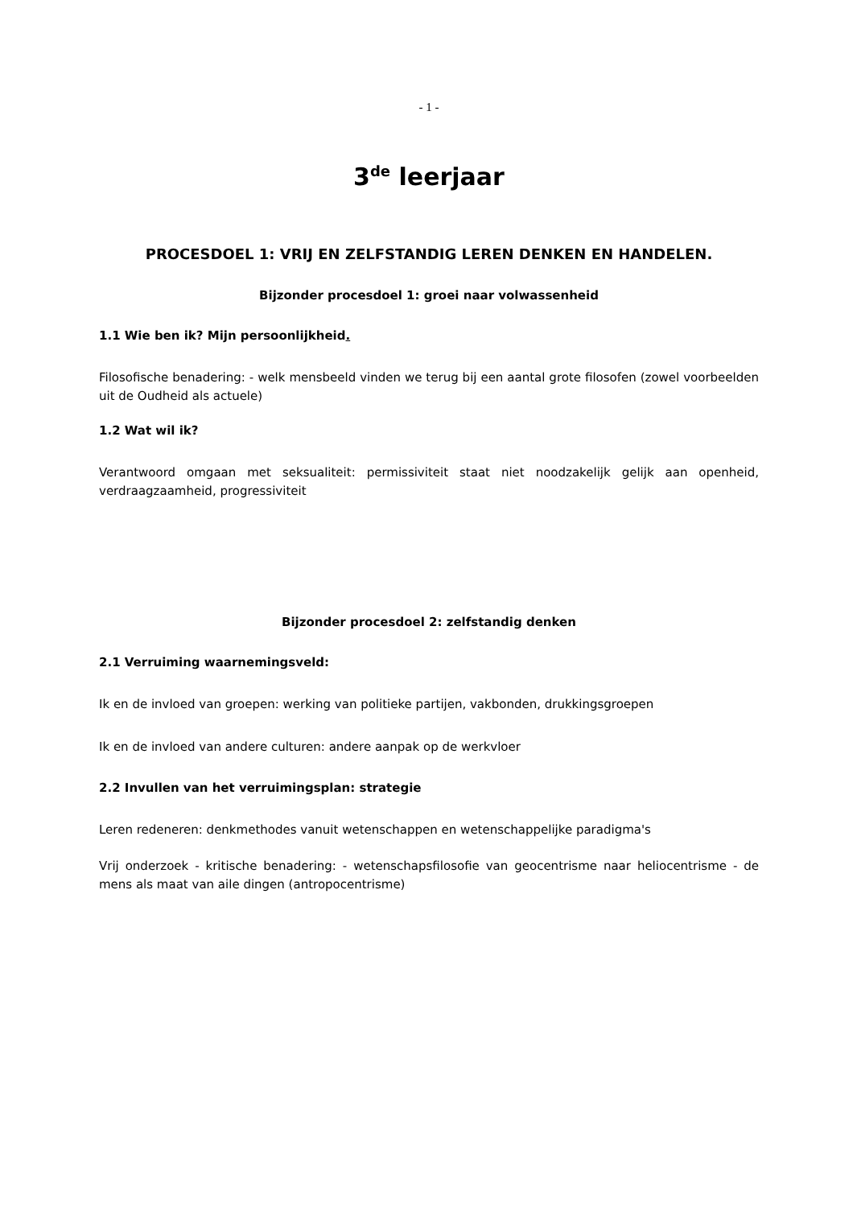- 1 -
3<sup>de</sup> leerjaar
PROCESDOEL 1: VRIJ EN ZELFSTANDIG LEREN DENKEN EN HANDELEN.
Bijzonder procesdoel 1: groei naar volwassenheid
1.1 Wie ben ik? Mijn persoonlijkheid.
Filosofische benadering: - welk mensbeeld vinden we terug bij een aantal grote filosofen (zowel voorbeelden uit de Oudheid als actuele)
1.2 Wat wil ik?
Verantwoord omgaan met seksualiteit: permissiviteit staat niet noodzakelijk gelijk aan openheid, verdraagzaamheid, progressiviteit
Bijzonder procesdoel 2: zelfstandig denken
2.1 Verruiming waarnemingsveld:
Ik en de invloed van groepen: werking van politieke partijen, vakbonden, drukkingsgroepen
Ik en de invloed van andere culturen: andere aanpak op de werkvloer
2.2 Invullen van het verruimingsplan: strategie
Leren redeneren: denkmethodes vanuit wetenschappen en wetenschappelijke paradigma's
Vrij onderzoek - kritische benadering: - wetenschapsfilosofie van geocentrisme naar heliocentrisme - de mens als maat van aile dingen (antropocentrisme)